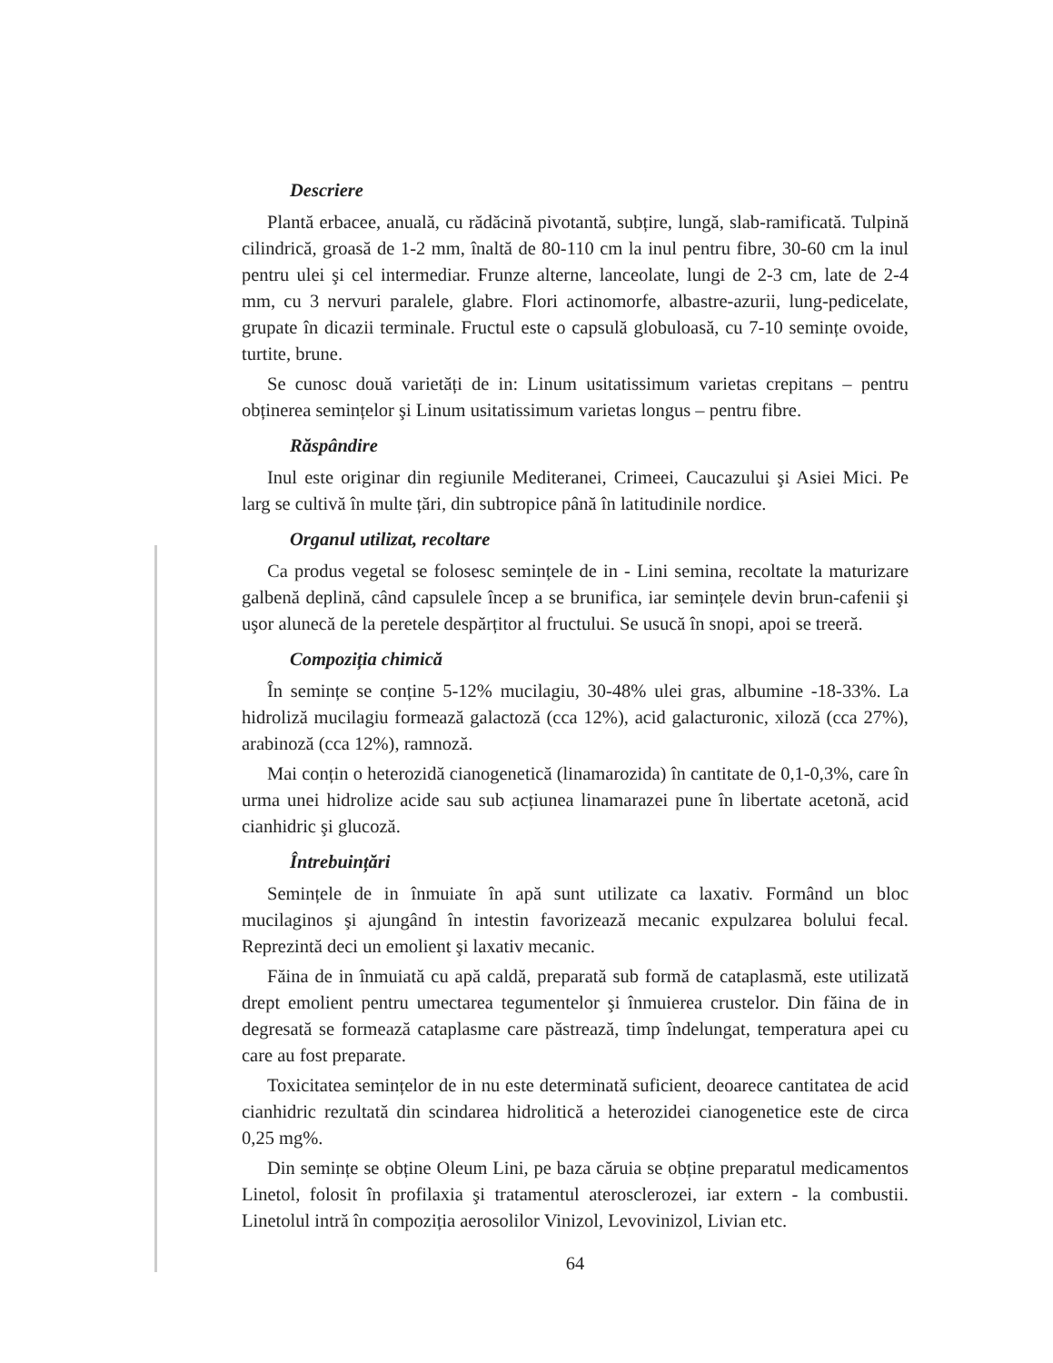Descriere
Plantă erbacee, anuală, cu rădăcină pivotantă, subțire, lungă, slab-ramificată. Tulpină cilindrică, groasă de 1-2 mm, înaltă de 80-110 cm la inul pentru fibre, 30-60 cm la inul pentru ulei şi cel intermediar. Frunze alterne, lanceolate, lungi de 2-3 cm, late de 2-4 mm, cu 3 nervuri paralele, glabre. Flori actinomorfe, albastre-azurii, lung-pedicelate, grupate în dicazii terminale. Fructul este o capsulă globuloasă, cu 7-10 semințe ovoide, turtite, brune.
Se cunosc două varietăți de in: Linum usitatissimum varietas crepitans – pentru obținerea semințelor şi Linum usitatissimum varietas longus – pentru fibre.
Răspândire
Inul este originar din regiunile Mediteranei, Crimeei, Caucazului şi Asiei Mici. Pe larg se cultivă în multe țări, din subtropice până în latitudinile nordice.
Organul utilizat, recoltare
Ca produs vegetal se folosesc semințele de in - Lini semina, recoltate la maturizare galbenă deplină, când capsulele încep a se brunifica, iar semințele devin brun-cafenii şi uşor alunecă de la peretele despărțitor al fructului. Se usucă în snopi, apoi se treeră.
Compoziția chimică
În semințe se conține 5-12% mucilagiu, 30-48% ulei gras, albumine -18-33%. La hidroliză mucilagiu formează galactoză (cca 12%), acid galacturonic, xiloză (cca 27%), arabinoză (cca 12%), ramnoză.
Mai conțin o heterozidă cianogenetică (linamarozida) în cantitate de 0,1-0,3%, care în urma unei hidrolize acide sau sub acțiunea linamarazei pune în libertate acetonă, acid cianhidric şi glucoză.
Întrebuințări
Semințele de in înmuiate în apă sunt utilizate ca laxativ. Formând un bloc mucilaginos şi ajungând în intestin favorizează mecanic expulzarea bolului fecal. Reprezintă deci un emolient şi laxativ mecanic.
Făina de in înmuiată cu apă caldă, preparată sub formă de cataplasmă, este utilizată drept emolient pentru umectarea tegumentelor şi înmuierea crustelor. Din făina de in degresată se formează cataplasme care păstrează, timp îndelungat, temperatura apei cu care au fost preparate.
Toxicitatea semințelor de in nu este determinată suficient, deoarece cantitatea de acid cianhidric rezultată din scindarea hidrolitică a heterozidei cianogenetice este de circa 0,25 mg%.
Din semințe se obține Oleum Lini, pe baza căruia se obține preparatul medicamentos Linetol, folosit în profilaxia şi tratamentul aterosclerozei, iar extern - la combustii. Linetolul intră în compoziția aerosolilor Vinizol, Levovinizol, Livian etc.
64